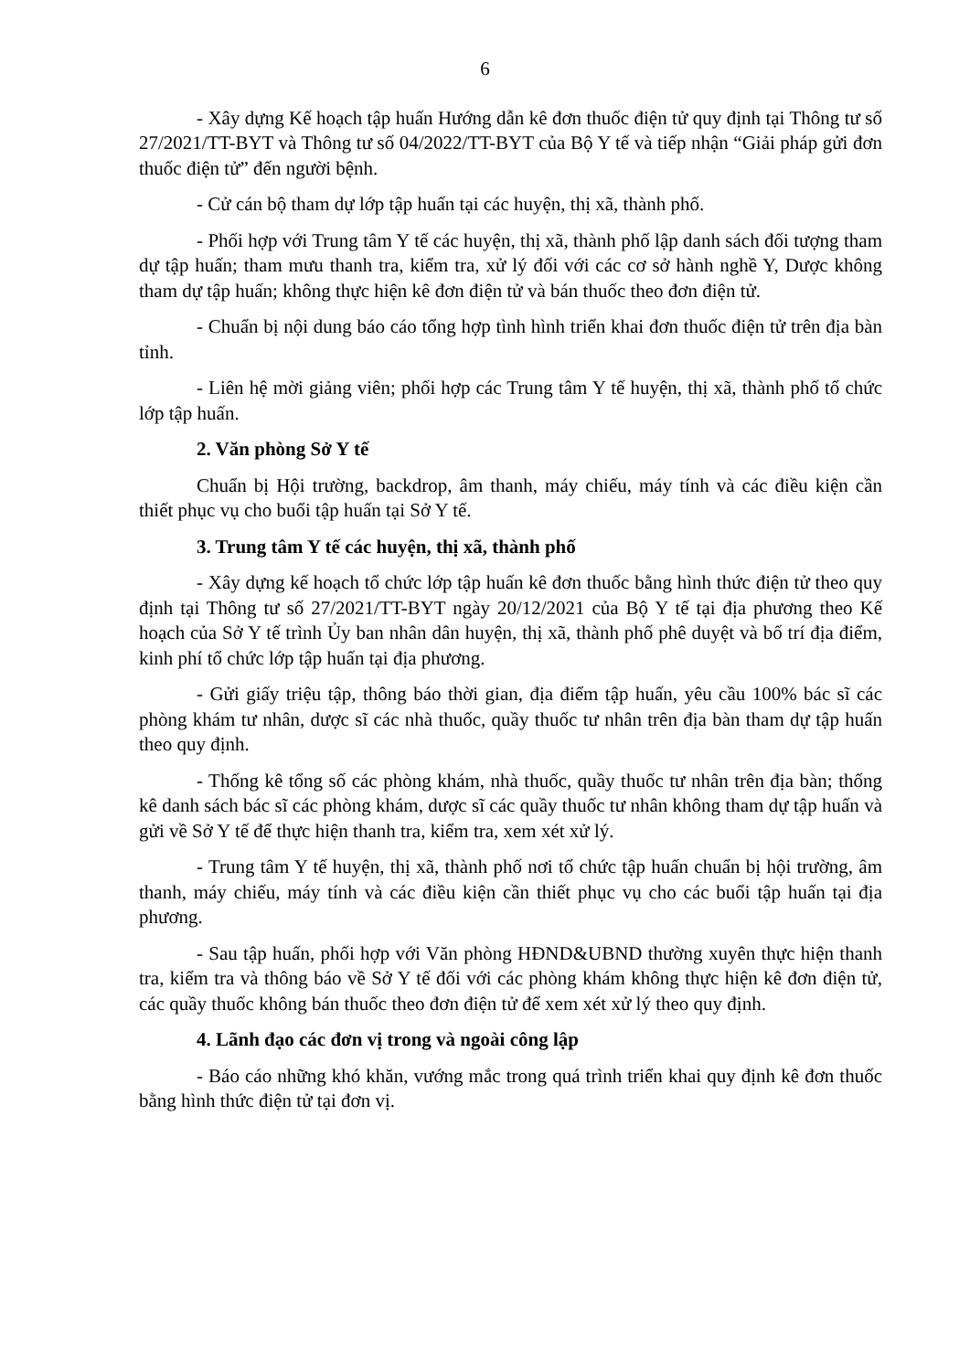6
- Xây dựng Kế hoạch tập huấn Hướng dẫn kê đơn thuốc điện tử quy định tại Thông tư số 27/2021/TT-BYT và Thông tư số 04/2022/TT-BYT của Bộ Y tế và tiếp nhận “Giải pháp gửi đơn thuốc điện tử” đến người bệnh.
- Cử cán bộ tham dự lớp tập huấn tại các huyện, thị xã, thành phố.
- Phối hợp với Trung tâm Y tế các huyện, thị xã, thành phố lập danh sách đối tượng tham dự tập huấn; tham mưu thanh tra, kiểm tra, xử lý đối với các cơ sở hành nghề Y, Dược không tham dự tập huấn; không thực hiện kê đơn điện tử và bán thuốc theo đơn điện tử.
- Chuẩn bị nội dung báo cáo tổng hợp tình hình triển khai đơn thuốc điện tử trên địa bàn tỉnh.
- Liên hệ mời giảng viên; phối hợp các Trung tâm Y tế huyện, thị xã, thành phố tổ chức lớp tập huấn.
2. Văn phòng Sở Y tế
Chuẩn bị Hội trường, backdrop, âm thanh, máy chiếu, máy tính và các điều kiện cần thiết phục vụ cho buổi tập huấn tại Sở Y tế.
3. Trung tâm Y tế các huyện, thị xã, thành phố
- Xây dựng kế hoạch tổ chức lớp tập huấn kê đơn thuốc bằng hình thức điện tử theo quy định tại Thông tư số 27/2021/TT-BYT ngày 20/12/2021 của Bộ Y tế tại địa phương theo Kế hoạch của Sở Y tế trình Ủy ban nhân dân huyện, thị xã, thành phố phê duyệt và bố trí địa điểm, kinh phí tổ chức lớp tập huấn tại địa phương.
- Gửi giấy triệu tập, thông báo thời gian, địa điểm tập huấn, yêu cầu 100% bác sĩ các phòng khám tư nhân, dược sĩ các nhà thuốc, quầy thuốc tư nhân trên địa bàn tham dự tập huấn theo quy định.
- Thống kê tổng số các phòng khám, nhà thuốc, quầy thuốc tư nhân trên địa bàn; thống kê danh sách bác sĩ các phòng khám, dược sĩ các quầy thuốc tư nhân không tham dự tập huấn và gửi về Sở Y tế để thực hiện thanh tra, kiểm tra, xem xét xử lý.
- Trung tâm Y tế huyện, thị xã, thành phố nơi tổ chức tập huấn chuẩn bị hội trường, âm thanh, máy chiếu, máy tính và các điều kiện cần thiết phục vụ cho các buổi tập huấn tại địa phương.
- Sau tập huấn, phối hợp với Văn phòng HĐND&UBND thường xuyên thực hiện thanh tra, kiểm tra và thông báo về Sở Y tế đối với các phòng khám không thực hiện kê đơn điện tử, các quầy thuốc không bán thuốc theo đơn điện tử để xem xét xử lý theo quy định.
4. Lãnh đạo các đơn vị trong và ngoài công lập
- Báo cáo những khó khăn, vướng mắc trong quá trình triển khai quy định kê đơn thuốc bằng hình thức điện tử tại đơn vị.